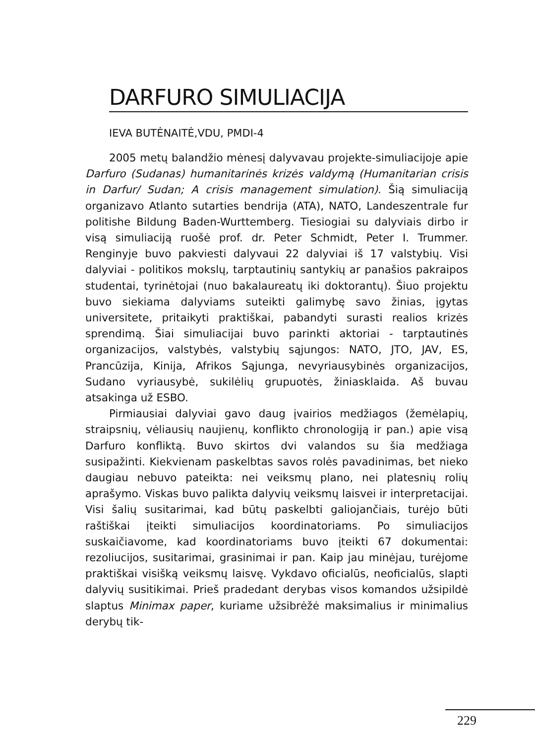DARFURO SIMULIACIJA
IEVA BUTĖNAITĖ,VDU, PMDI-4
2005 metų balandžio mėnesį dalyvavau projekte-simuliacijoje apie Darfuro (Sudanas) humanitarinės krizės valdymą (Humanitarian crisis in Darfur/ Sudan; A crisis management simulation). Šią simuliaciją organizavo Atlanto sutarties bendrija (ATA), NATO, Landeszentrale fur politishe Bildung Baden-Wurttemberg. Tiesiogiai su dalyviais dirbo ir visą simuliaciją ruošė prof. dr. Peter Schmidt, Peter I. Trummer. Renginyje buvo pakviesti dalyvaui 22 dalyviai iš 17 valstybių. Visi dalyviai - politikos mokslų, tarptautinių santykių ar panašios pakraipos studentai, tyrinėtojai (nuo bakalaureatų iki doktorantų). Šiuo projektu buvo siekiama dalyviams suteikti galimybę savo žinias, įgytas universitete, pritaikyti praktiškai, pabandyti surasti realios krizės sprendimą. Šiai simuliacijai buvo parinkti aktoriai - tarptautinės organizacijos, valstybės, valstybių sąjungos: NATO, JTO, JAV, ES, Prancūzija, Kinija, Afrikos Sąjunga, nevyriausybinės organizacijos, Sudano vyriausybė, sukilėlių grupuotės, žiniasklaida. Aš buvau atsakinga už ESBO.
Pirmiausiai dalyviai gavo daug įvairios medžiagos (žemėlapių, straipsnių, vėliausių naujienų, konflikto chronologiją ir pan.) apie visą Darfuro konfliktą. Buvo skirtos dvi valandos su šia medžiaga susipažinti. Kiekvienam paskelbtas savos rolės pavadinimas, bet nieko daugiau nebuvo pateikta: nei veiksmų plano, nei platesnių rolių aprašymo. Viskas buvo palikta dalyvių veiksmų laisvei ir interpretacijai. Visi šalių susitarimai, kad būtų paskelbti galiojančiais, turėjo būti raštiškai įteikti simuliacijos koordinatoriams. Po simuliacijos suskaičiavome, kad koordinatoriams buvo įteikti 67 dokumentai: rezoliucijos, susitarimai, grasinimai ir pan. Kaip jau minėjau, turėjome praktiškai visišką veiksmų laisvę. Vykdavo oficialūs, neoficialūs, slapti dalyvių susitikimai. Prieš pradedant derybas visos komandos užsipildė slaptus Minimax paper, kuriame užsibrėžė maksimalius ir minimalius derybų tik-
229